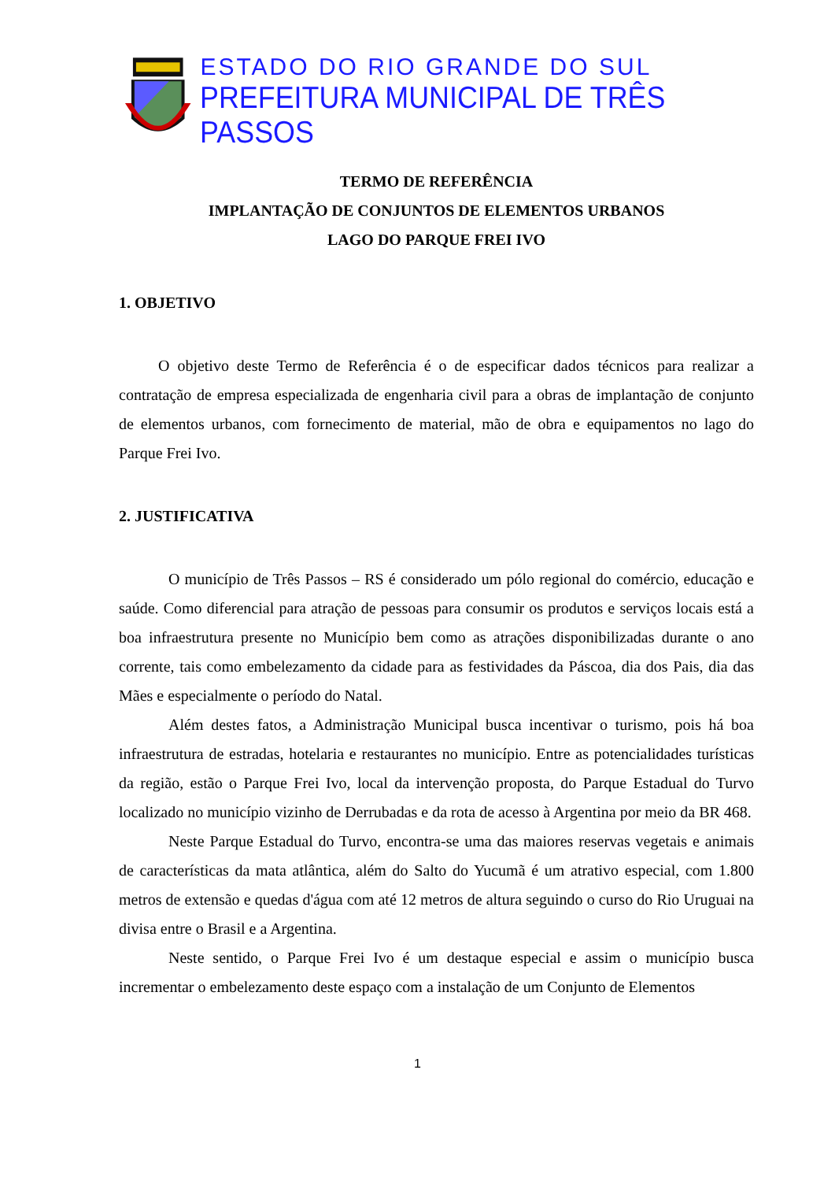ESTADO DO RIO GRANDE DO SUL
PREFEITURA MUNICIPAL DE TRÊS PASSOS
TERMO DE REFERÊNCIA
IMPLANTAÇÃO DE CONJUNTOS DE ELEMENTOS URBANOS
LAGO DO PARQUE FREI IVO
1. OBJETIVO
O objetivo deste Termo de Referência é o de especificar dados técnicos para realizar a contratação de empresa especializada de engenharia civil para a obras de implantação de conjunto de elementos urbanos, com fornecimento de material, mão de obra e equipamentos no lago do Parque Frei Ivo.
2. JUSTIFICATIVA
O município de Três Passos – RS é considerado um pólo regional do comércio, educação e saúde. Como diferencial para atração de pessoas para consumir os produtos e serviços locais está a boa infraestrutura presente no Município bem como as atrações disponibilizadas durante o ano corrente, tais como embelezamento da cidade para as festividades da Páscoa, dia dos Pais, dia das Mães e especialmente o período do Natal.
Além destes fatos, a Administração Municipal busca incentivar o turismo, pois há boa infraestrutura de estradas, hotelaria e restaurantes no município. Entre as potencialidades turísticas da região, estão o Parque Frei Ivo, local da intervenção proposta, do Parque Estadual do Turvo localizado no município vizinho de Derrubadas e da rota de acesso à Argentina por meio da BR 468.
Neste Parque Estadual do Turvo, encontra-se uma das maiores reservas vegetais e animais de características da mata atlântica, além do Salto do Yucumã é um atrativo especial, com 1.800 metros de extensão e quedas d'água com até 12 metros de altura seguindo o curso do Rio Uruguai na divisa entre o Brasil e a Argentina.
Neste sentido, o Parque Frei Ivo é um destaque especial e assim o município busca incrementar o embelezamento deste espaço com a instalação de um Conjunto de Elementos
1